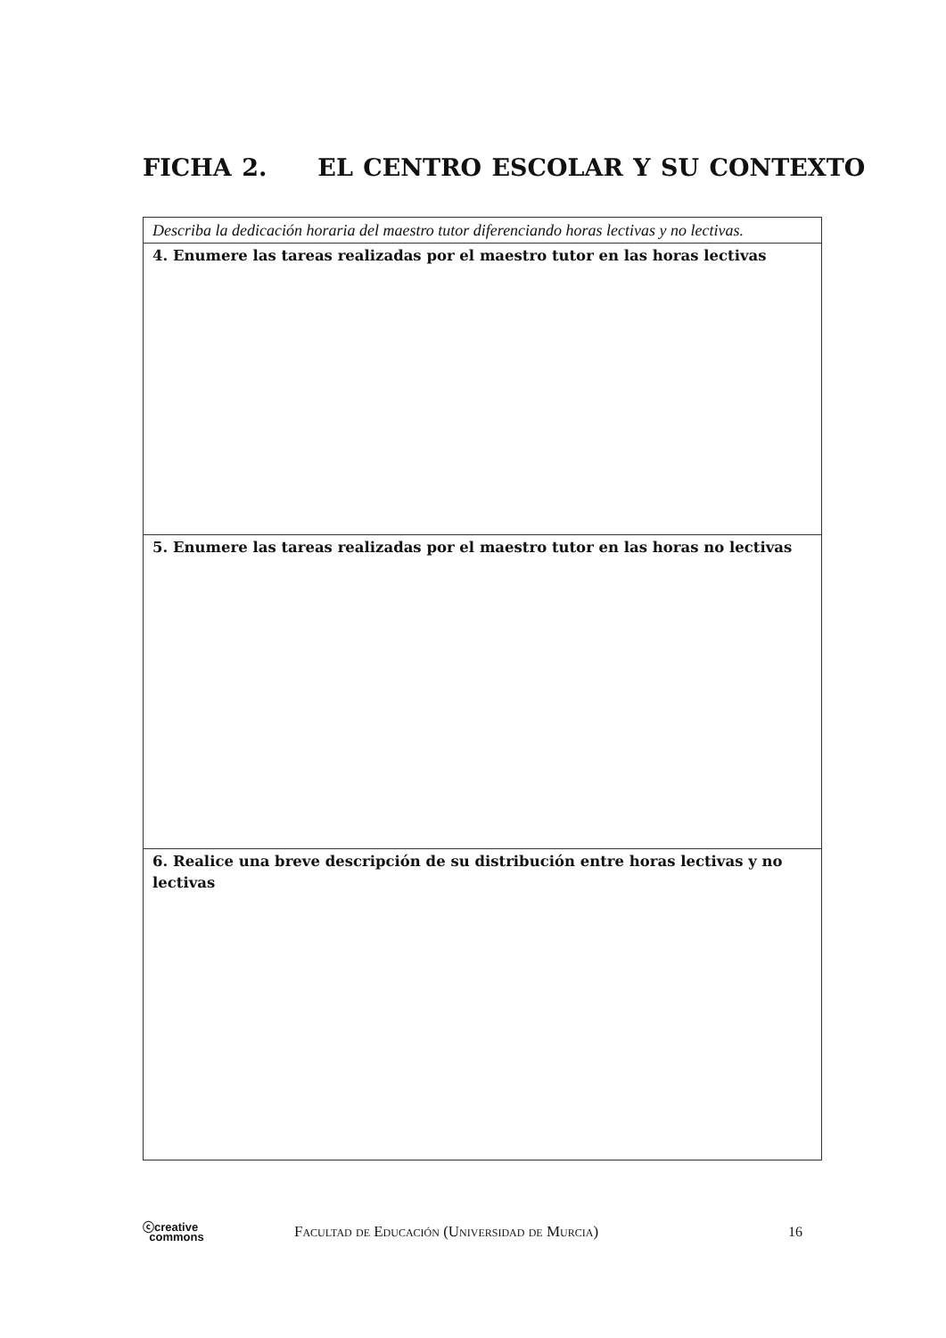FICHA 2. EL CENTRO ESCOLAR Y SU CONTEXTO
Describa la dedicación horaria del maestro tutor diferenciando horas lectivas y no lectivas.
4. Enumere las tareas realizadas por el maestro tutor en las horas lectivas
5. Enumere las tareas realizadas por el maestro tutor en las horas no lectivas
6. Realice una breve descripción de su distribución entre horas lectivas y no lectivas
ⓒcreative
commons
Facultad de Educación (Universidad de Murcia)
16